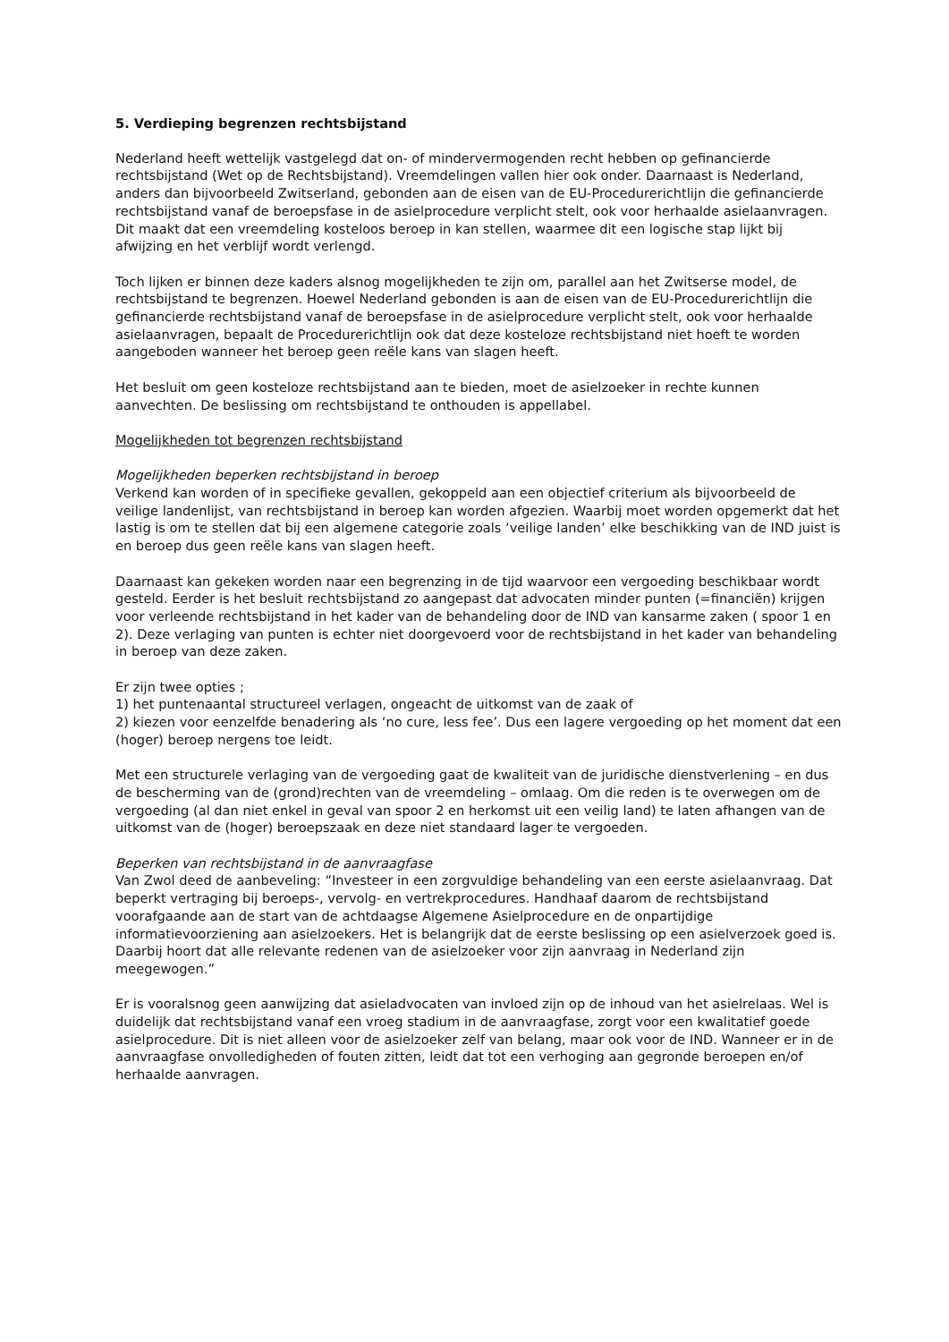5. Verdieping begrenzen rechtsbijstand
Nederland heeft wettelijk vastgelegd dat on- of mindervermogenden recht hebben op gefinancierde rechtsbijstand (Wet op de Rechtsbijstand). Vreemdelingen vallen hier ook onder. Daarnaast is Nederland, anders dan bijvoorbeeld Zwitserland, gebonden aan de eisen van de EU-Procedurerichtlijn die gefinancierde rechtsbijstand vanaf de beroepsfase in de asielprocedure verplicht stelt, ook voor herhaalde asielaanvragen. Dit maakt dat een vreemdeling kosteloos beroep in kan stellen, waarmee dit een logische stap lijkt bij afwijzing en het verblijf wordt verlengd.
Toch lijken er binnen deze kaders alsnog mogelijkheden te zijn om, parallel aan het Zwitserse model, de rechtsbijstand te begrenzen. Hoewel Nederland gebonden is aan de eisen van de EU-Procedurerichtlijn die gefinancierde rechtsbijstand vanaf de beroepsfase in de asielprocedure verplicht stelt, ook voor herhaalde asielaanvragen, bepaalt de Procedurerichtlijn ook dat deze kosteloze rechtsbijstand niet hoeft te worden aangeboden wanneer het beroep geen reële kans van slagen heeft.
Het besluit om geen kosteloze rechtsbijstand aan te bieden, moet de asielzoeker in rechte kunnen aanvechten. De beslissing om rechtsbijstand te onthouden is appellabel.
Mogelijkheden tot begrenzen rechtsbijstand
Mogelijkheden beperken rechtsbijstand in beroep
Verkend kan worden of in specifieke gevallen, gekoppeld aan een objectief criterium als bijvoorbeeld de veilige landenlijst, van rechtsbijstand in beroep kan worden afgezien. Waarbij moet worden opgemerkt dat het lastig is om te stellen dat bij een algemene categorie zoals ‘veilige landen’ elke beschikking van de IND juist is en beroep dus geen reële kans van slagen heeft.
Daarnaast kan gekeken worden naar een begrenzing in de tijd waarvoor een vergoeding beschikbaar wordt gesteld. Eerder is het besluit rechtsbijstand zo aangepast dat advocaten minder punten (=financiën) krijgen voor verleende rechtsbijstand in het kader van de behandeling door de IND van kansarme zaken ( spoor 1 en 2). Deze verlaging van punten is echter niet doorgevoerd voor de rechtsbijstand in het kader van behandeling in beroep van deze zaken.
Er zijn twee opties ;
1) het puntenaantal structureel verlagen, ongeacht de uitkomst van de zaak of
2) kiezen voor eenzelfde benadering als ‘no cure, less fee’. Dus een lagere vergoeding op het moment dat een (hoger) beroep nergens toe leidt.
Met een structurele verlaging van de vergoeding gaat de kwaliteit van de juridische dienstverlening – en dus de bescherming van de (grond)rechten van de vreemdeling – omlaag. Om die reden is te overwegen om de vergoeding (al dan niet enkel in geval van spoor 2 en herkomst uit een veilig land) te laten afhangen van de uitkomst van de (hoger) beroepszaak en deze niet standaard lager te vergoeden.
Beperken van rechtsbijstand in de aanvraagfase
Van Zwol deed de aanbeveling: “Investeer in een zorgvuldige behandeling van een eerste asielaanvraag. Dat beperkt vertraging bij beroeps-, vervolg- en vertrekprocedures. Handhaaf daarom de rechtsbijstand voorafgaande aan de start van de achtdaagse Algemene Asielprocedure en de onpartijdige informatievoorziening aan asielzoekers. Het is belangrijk dat de eerste beslissing op een asielverzoek goed is. Daarbij hoort dat alle relevante redenen van de asielzoeker voor zijn aanvraag in Nederland zijn meegewogen.”
Er is vooralsnog geen aanwijzing dat asieladvocaten van invloed zijn op de inhoud van het asielrelaas. Wel is duidelijk dat rechtsbijstand vanaf een vroeg stadium in de aanvraagfase, zorgt voor een kwalitatief goede asielprocedure. Dit is niet alleen voor de asielzoeker zelf van belang, maar ook voor de IND. Wanneer er in de aanvraagfase onvolledigheden of fouten zitten, leidt dat tot een verhoging aan gegronde beroepen en/of herhaalde aanvragen.